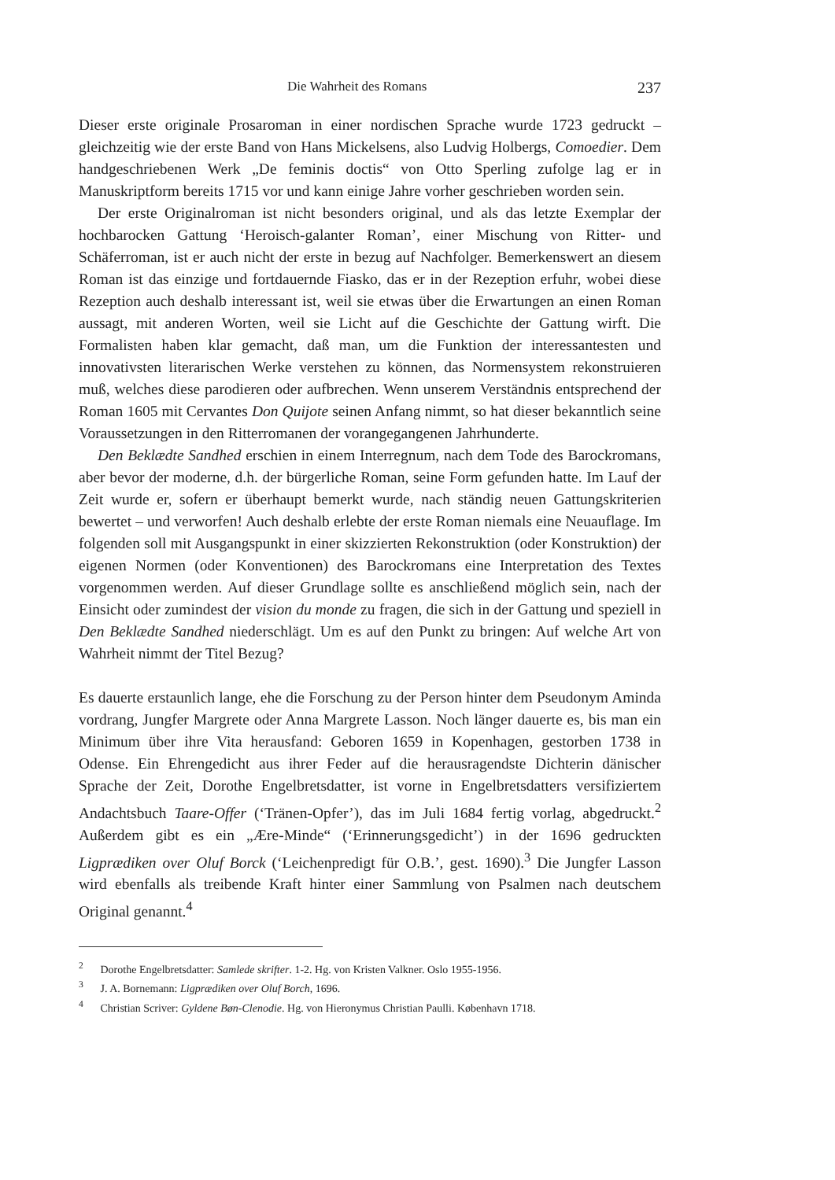Die Wahrheit des Romans 237
Dieser erste originale Prosaroman in einer nordischen Sprache wurde 1723 gedruckt – gleichzeitig wie der erste Band von Hans Mickelsens, also Ludvig Holbergs, Comoedier. Dem handgeschriebenen Werk „De feminis doctis“ von Otto Sperling zufolge lag er in Manuskriptform bereits 1715 vor und kann einige Jahre vorher geschrieben worden sein.
Der erste Originalroman ist nicht besonders original, und als das letzte Exemplar der hochbarocken Gattung ‘Heroisch-galanter Roman’, einer Mischung von Ritter- und Schäferroman, ist er auch nicht der erste in bezug auf Nachfolger. Bemerkenswert an diesem Roman ist das einzige und fortdauernde Fiasko, das er in der Rezeption erfuhr, wobei diese Rezeption auch deshalb interessant ist, weil sie etwas über die Erwartungen an einen Roman aussagt, mit anderen Worten, weil sie Licht auf die Geschichte der Gattung wirft. Die Formalisten haben klar gemacht, daß man, um die Funktion der interessantesten und innovativsten literarischen Werke verstehen zu können, das Normensystem rekonstruieren muß, welches diese parodieren oder aufbrechen. Wenn unserem Verständnis entsprechend der Roman 1605 mit Cervantes Don Quijote seinen Anfang nimmt, so hat dieser bekanntlich seine Voraussetzungen in den Ritterromanen der vorangegangenen Jahrhunderte.
Den Beklædte Sandhed erschien in einem Interregnum, nach dem Tode des Barockromans, aber bevor der moderne, d.h. der bürgerliche Roman, seine Form gefunden hatte. Im Lauf der Zeit wurde er, sofern er überhaupt bemerkt wurde, nach ständig neuen Gattungskriterien bewertet – und verworfen! Auch deshalb erlebte der erste Roman niemals eine Neuauflage. Im folgenden soll mit Ausgangspunkt in einer skizzierten Rekonstruktion (oder Konstruktion) der eigenen Normen (oder Konventionen) des Barockromans eine Interpretation des Textes vorgenommen werden. Auf dieser Grundlage sollte es anschließend möglich sein, nach der Einsicht oder zumindest der vision du monde zu fragen, die sich in der Gattung und speziell in Den Beklædte Sandhed niederschlägt. Um es auf den Punkt zu bringen: Auf welche Art von Wahrheit nimmt der Titel Bezug?
Es dauerte erstaunlich lange, ehe die Forschung zu der Person hinter dem Pseudonym Aminda vordrang, Jungfer Margrete oder Anna Margrete Lasson. Noch länger dauerte es, bis man ein Minimum über ihre Vita herausfand: Geboren 1659 in Kopenhagen, gestorben 1738 in Odense. Ein Ehrengedicht aus ihrer Feder auf die herausragendste Dichterin dänischer Sprache der Zeit, Dorothe Engelbretsdatter, ist vorne in Engelbretsdatters versifiziertem Andachtsbuch Taare-Offer (‘Tränen-Opfer’), das im Juli 1684 fertig vorlag, abgedruckt.<sup>2</sup> Außerdem gibt es ein „Ære-Minde“ (‘Erinnerungsgedicht’) in der 1696 gedruckten Ligprædiken over Oluf Borck (‘Leichenpredigt für O.B.’, gest. 1690).<sup>3</sup> Die Jungfer Lasson wird ebenfalls als treibende Kraft hinter einer Sammlung von Psalmen nach deutschem Original genannt.<sup>4</sup>
<sup>2</sup> Dorothe Engelbretsdatter: Samlede skrifter. 1-2. Hg. von Kristen Valkner. Oslo 1955-1956.
<sup>3</sup> J. A. Bornemann: Ligprædiken over Oluf Borch, 1696.
<sup>4</sup> Christian Scriver: Gyldene Bøn-Clenodie. Hg. von Hieronymus Christian Paulli. København 1718.